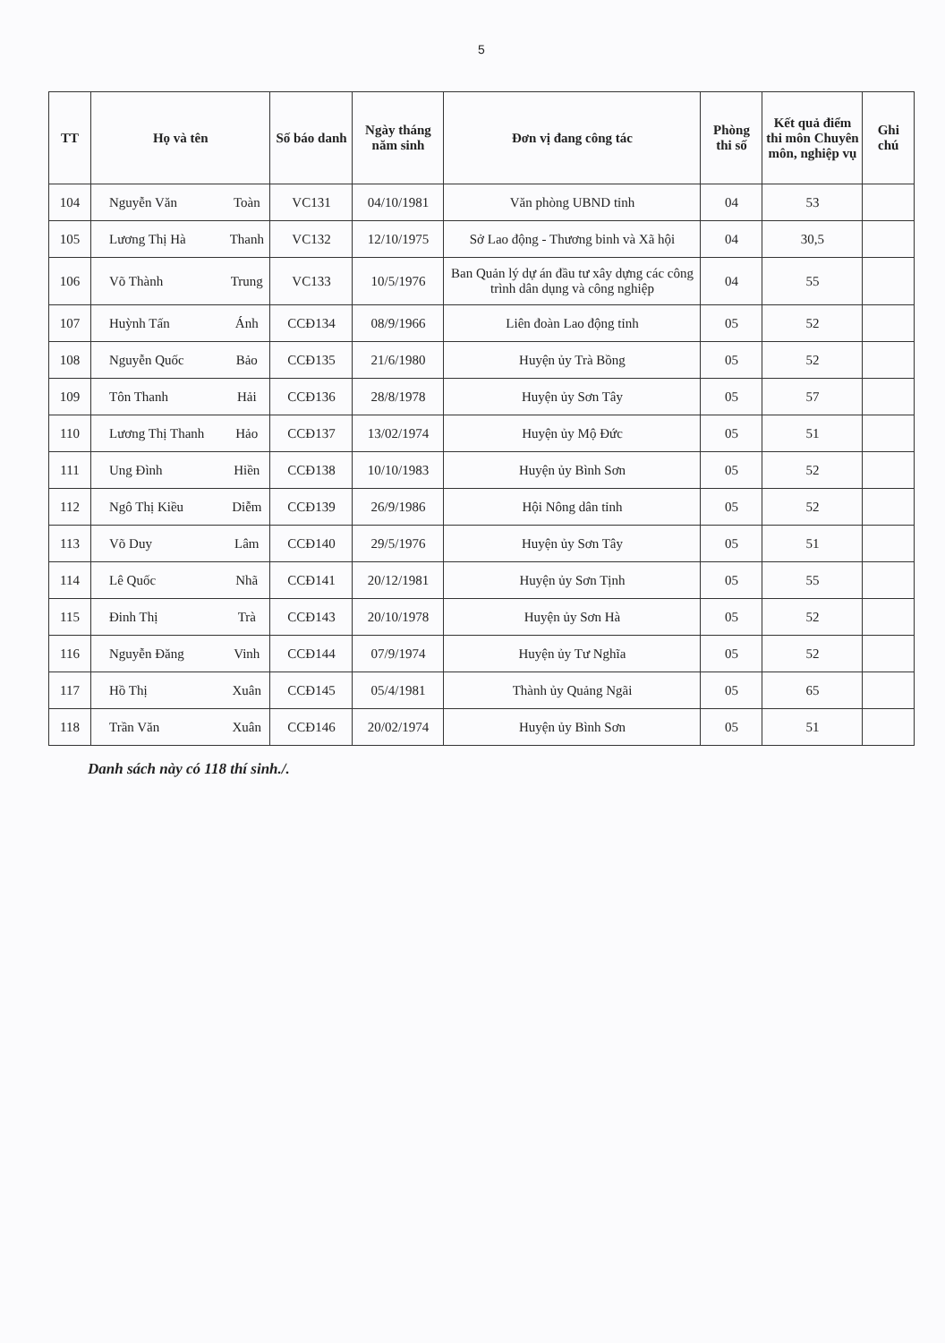5
| TT | Họ và tên | | Số báo danh | Ngày tháng năm sinh | Đơn vị đang công tác | Phòng thi số | Kết quả điểm thi môn Chuyên môn, nghiệp vụ | Ghi chú |
| --- | --- | --- | --- | --- | --- | --- | --- | --- |
| 104 | Nguyễn Văn | Toàn | VC131 | 04/10/1981 | Văn phòng UBND tỉnh | 04 | 53 | |
| 105 | Lương Thị Hà | Thanh | VC132 | 12/10/1975 | Sở Lao động - Thương binh và Xã hội | 04 | 30,5 | |
| 106 | Võ Thành | Trung | VC133 | 10/5/1976 | Ban Quản lý dự án đầu tư xây dựng các công trình dân dụng và công nghiệp | 04 | 55 | |
| 107 | Huỳnh Tấn | Ánh | CCĐ134 | 08/9/1966 | Liên đoàn Lao động tỉnh | 05 | 52 | |
| 108 | Nguyễn Quốc | Bảo | CCĐ135 | 21/6/1980 | Huyện ủy Trà Bồng | 05 | 52 | |
| 109 | Tôn Thanh | Hải | CCĐ136 | 28/8/1978 | Huyện ủy Sơn Tây | 05 | 57 | |
| 110 | Lương Thị Thanh | Hảo | CCĐ137 | 13/02/1974 | Huyện ủy Mộ Đức | 05 | 51 | |
| 111 | Ung Đình | Hiền | CCĐ138 | 10/10/1983 | Huyện ủy Bình Sơn | 05 | 52 | |
| 112 | Ngô Thị Kiều | Diễm | CCĐ139 | 26/9/1986 | Hội Nông dân tỉnh | 05 | 52 | |
| 113 | Võ Duy | Lâm | CCĐ140 | 29/5/1976 | Huyện ủy Sơn Tây | 05 | 51 | |
| 114 | Lê Quốc | Nhã | CCĐ141 | 20/12/1981 | Huyện ủy Sơn Tịnh | 05 | 55 | |
| 115 | Đinh Thị | Trà | CCĐ143 | 20/10/1978 | Huyện ủy Sơn Hà | 05 | 52 | |
| 116 | Nguyễn Đăng | Vinh | CCĐ144 | 07/9/1974 | Huyện ủy Tư Nghĩa | 05 | 52 | |
| 117 | Hồ Thị | Xuân | CCĐ145 | 05/4/1981 | Thành ủy Quảng Ngãi | 05 | 65 | |
| 118 | Trần Văn | Xuân | CCĐ146 | 20/02/1974 | Huyện ủy Bình Sơn | 05 | 51 | |
Danh sách này có 118 thí sinh./.